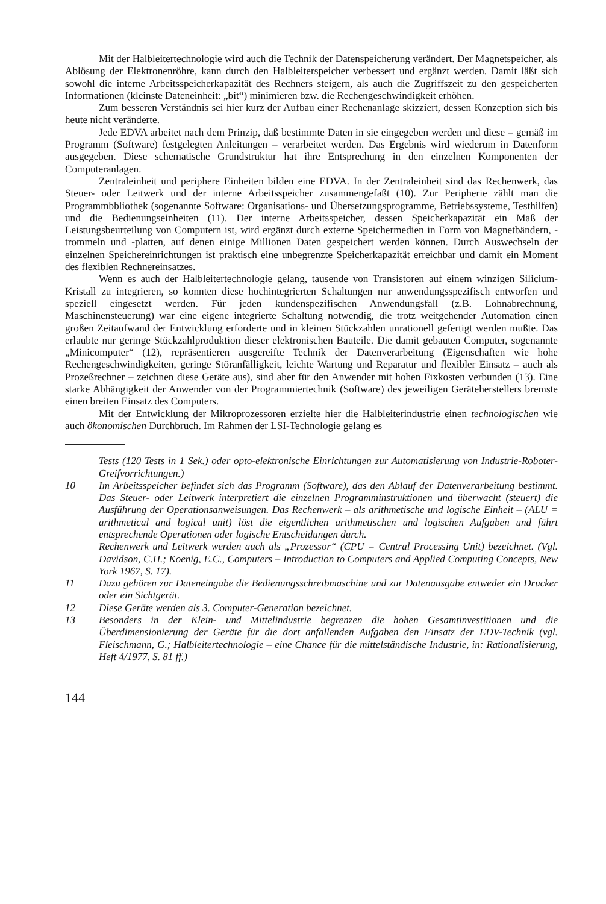Mit der Halbleitertechnologie wird auch die Technik der Datenspeicherung verändert. Der Magnetspeicher, als Ablösung der Elektronenröhre, kann durch den Halbleiterspeicher verbessert und ergänzt werden. Damit läßt sich sowohl die interne Arbeitsspeicherkapazität des Rechners steigern, als auch die Zugriffszeit zu den gespeicherten Informationen (kleinste Dateneinheit: „bit“) minimieren bzw. die Rechengeschwindigkeit erhöhen.
Zum besseren Verständnis sei hier kurz der Aufbau einer Rechenanlage skizziert, dessen Konzeption sich bis heute nicht veränderte.
Jede EDVA arbeitet nach dem Prinzip, daß bestimmte Daten in sie eingegeben werden und diese – gemäß im Programm (Software) festgelegten Anleitungen – verarbeitet werden. Das Ergebnis wird wiederum in Datenform ausgegeben. Diese schematische Grundstruktur hat ihre Entsprechung in den einzelnen Komponenten der Computeranlagen.
Zentraleinheit und periphere Einheiten bilden eine EDVA. In der Zentraleinheit sind das Rechenwerk, das Steuer- oder Leitwerk und der interne Arbeitsspeicher zusammengefaßt (10). Zur Peripherie zählt man die Programmbbliothek (sogenannte Software: Organisations- und Übersetzungsprogramme, Betriebssysteme, Testhilfen) und die Bedienungseinheiten (11). Der interne Arbeitsspeicher, dessen Speicherkapazität ein Maß der Leistungsbeurteilung von Computern ist, wird ergänzt durch externe Speichermedien in Form von Magnetbändern, -trommeln und -platten, auf denen einige Millionen Daten gespeichert werden können. Durch Auswechseln der einzelnen Speichereinrichtungen ist praktisch eine unbegrenzte Speicherkapazität erreichbar und damit ein Moment des flexiblen Rechnereinsatzes.
Wenn es auch der Halbleitertechnologie gelang, tausende von Transistoren auf einem winzigen Silicium-Kristall zu integrieren, so konnten diese hochintegrierten Schaltungen nur anwendungsspezifisch entworfen und speziell eingesetzt werden. Für jeden kundenspezifischen Anwendungsfall (z.B. Lohnabrechnung, Maschinensteuerung) war eine eigene integrierte Schaltung notwendig, die trotz weitgehender Automation einen großen Zeitaufwand der Entwicklung erforderte und in kleinen Stückzahlen unrationell gefertigt werden mußte. Das erlaubte nur geringe Stückzahlproduktion dieser elektronischen Bauteile. Die damit gebauten Computer, sogenannte „Minicomputer“ (12), repräsentieren ausgereifte Technik der Datenverarbeitung (Eigenschaften wie hohe Rechengeschwindigkeiten, geringe Störanfälligkeit, leichte Wartung und Reparatur und flexibler Einsatz – auch als Prozeßrechner – zeichnen diese Geräte aus), sind aber für den Anwender mit hohen Fixkosten verbunden (13). Eine starke Abhängigkeit der Anwender von der Programmiertechnik (Software) des jeweiligen Geräteherstellers bremste einen breiten Einsatz des Computers.
Mit der Entwicklung der Mikroprozessoren erzielte hier die Halbleiterindustrie einen technologischen wie auch ökonomischen Durchbruch. Im Rahmen der LSI-Technologie gelang es
Tests (120 Tests in 1 Sek.) oder opto-elektronische Einrichtungen zur Automatisierung von Industrie-Roboter-Greifvorrichtungen.)
10 Im Arbeitsspeicher befindet sich das Programm (Software), das den Ablauf der Datenverarbeitung bestimmt. Das Steuer- oder Leitwerk interpretiert die einzelnen Programminstruktionen und überwacht (steuert) die Ausführung der Operationsanweisungen. Das Rechenwerk – als arithmetische und logische Einheit – (ALU = arithmetical and logical unit) löst die eigentlichen arithmetischen und logischen Aufgaben und führt entsprechende Operationen oder logische Entscheidungen durch.
Rechenwerk und Leitwerk werden auch als „Prozessor“ (CPU = Central Processing Unit) bezeichnet. (Vgl. Davidson, C.H.; Koenig, E.C., Computers – Introduction to Computers and Applied Computing Concepts, New York 1967, S. 17).
11 Dazu gehören zur Dateneingabe die Bedienungsschreibmaschine und zur Datenausgabe entweder ein Drucker oder ein Sichtgerät.
12 Diese Geräte werden als 3. Computer-Generation bezeichnet.
13 Besonders in der Klein- und Mittelindustrie begrenzen die hohen Gesamtinvestitionen und die Überdimensionierung der Geräte für die dort anfallenden Aufgaben den Einsatz der EDV-Technik (vgl. Fleischmann, G.; Halbleitertechnologie – eine Chance für die mittelständische Industrie, in: Rationalisierung, Heft 4/1977, S. 81 ff.)
144